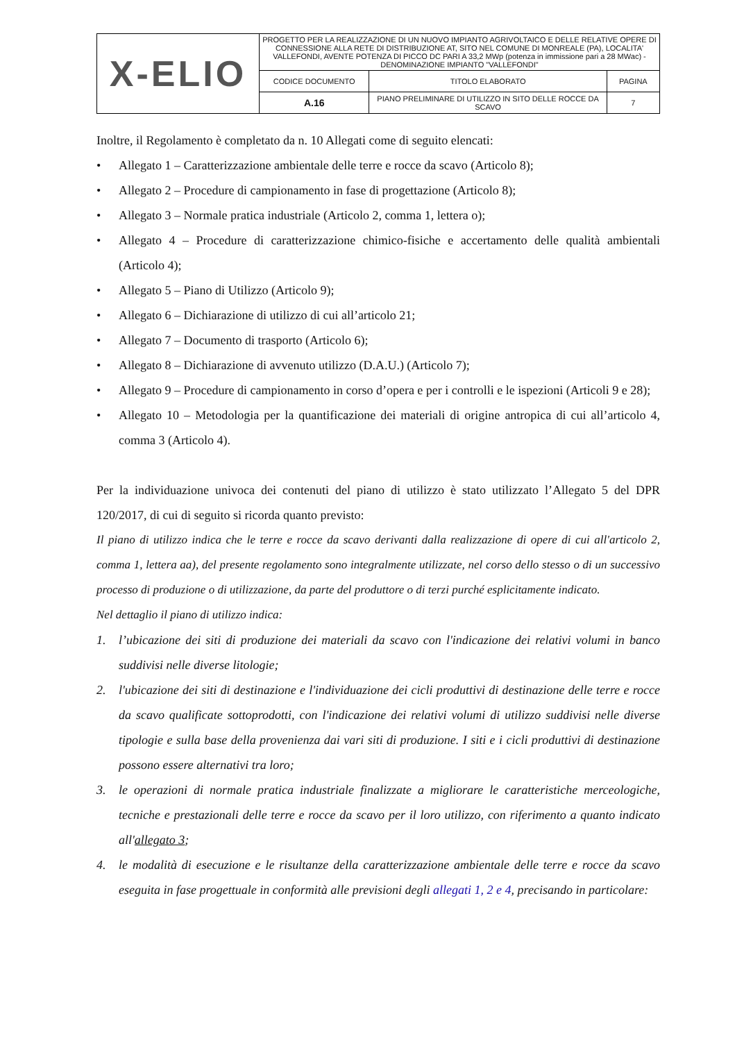| X-ELIO | PROGETTO PER LA REALIZZAZIONE DI UN NUOVO IMPIANTO AGRIVOLTAICO E DELLE RELATIVE OPERE DI CONNESSIONE ALLA RETE DI DISTRIBUZIONE AT, SITO NEL COMUNE DI MONREALE (PA), LOCALITA' VALLEFONDI, AVENTE POTENZA DI PICCO DC PARI A 33,2 MWp (potenza in immissione pari a 28 MWac) - DENOMINAZIONE IMPIANTO "VALLEFONDI" | | |
| | CODICE DOCUMENTO | TITOLO ELABORATO | PAGINA |
| | A.16 | PIANO PRELIMINARE DI UTILIZZO IN SITO DELLE ROCCE DA SCAVO | 7 |
Inoltre, il Regolamento è completato da n. 10 Allegati come di seguito elencati:
• Allegato 1 – Caratterizzazione ambientale delle terre e rocce da scavo (Articolo 8);
• Allegato 2 – Procedure di campionamento in fase di progettazione (Articolo 8);
• Allegato 3 – Normale pratica industriale (Articolo 2, comma 1, lettera o);
• Allegato 4 – Procedure di caratterizzazione chimico-fisiche e accertamento delle qualità ambientali (Articolo 4);
• Allegato 5 – Piano di Utilizzo (Articolo 9);
• Allegato 6 – Dichiarazione di utilizzo di cui all’articolo 21;
• Allegato 7 – Documento di trasporto (Articolo 6);
• Allegato 8 – Dichiarazione di avvenuto utilizzo (D.A.U.) (Articolo 7);
• Allegato 9 – Procedure di campionamento in corso d’opera e per i controlli e le ispezioni (Articoli 9 e 28);
• Allegato 10 – Metodologia per la quantificazione dei materiali di origine antropica di cui all’articolo 4, comma 3 (Articolo 4).
Per la individuazione univoca dei contenuti del piano di utilizzo è stato utilizzato l’Allegato 5 del DPR 120/2017, di cui di seguito si ricorda quanto previsto:
Il piano di utilizzo indica che le terre e rocce da scavo derivanti dalla realizzazione di opere di cui all'articolo 2, comma 1, lettera aa), del presente regolamento sono integralmente utilizzate, nel corso dello stesso o di un successivo processo di produzione o di utilizzazione, da parte del produttore o di terzi purché esplicitamente indicato.
Nel dettaglio il piano di utilizzo indica:
1. l’ubicazione dei siti di produzione dei materiali da scavo con l'indicazione dei relativi volumi in banco suddivisi nelle diverse litologie;
2. l'ubicazione dei siti di destinazione e l'individuazione dei cicli produttivi di destinazione delle terre e rocce da scavo qualificate sottoprodotti, con l'indicazione dei relativi volumi di utilizzo suddivisi nelle diverse tipologie e sulla base della provenienza dai vari siti di produzione. I siti e i cicli produttivi di destinazione possono essere alternativi tra loro;
3. le operazioni di normale pratica industriale finalizzate a migliorare le caratteristiche merceologiche, tecniche e prestazionali delle terre e rocce da scavo per il loro utilizzo, con riferimento a quanto indicato all'allegato 3;
4. le modalità di esecuzione e le risultanze della caratterizzazione ambientale delle terre e rocce da scavo eseguita in fase progettuale in conformità alle previsioni degli allegati 1, 2 e 4, precisando in particolare: